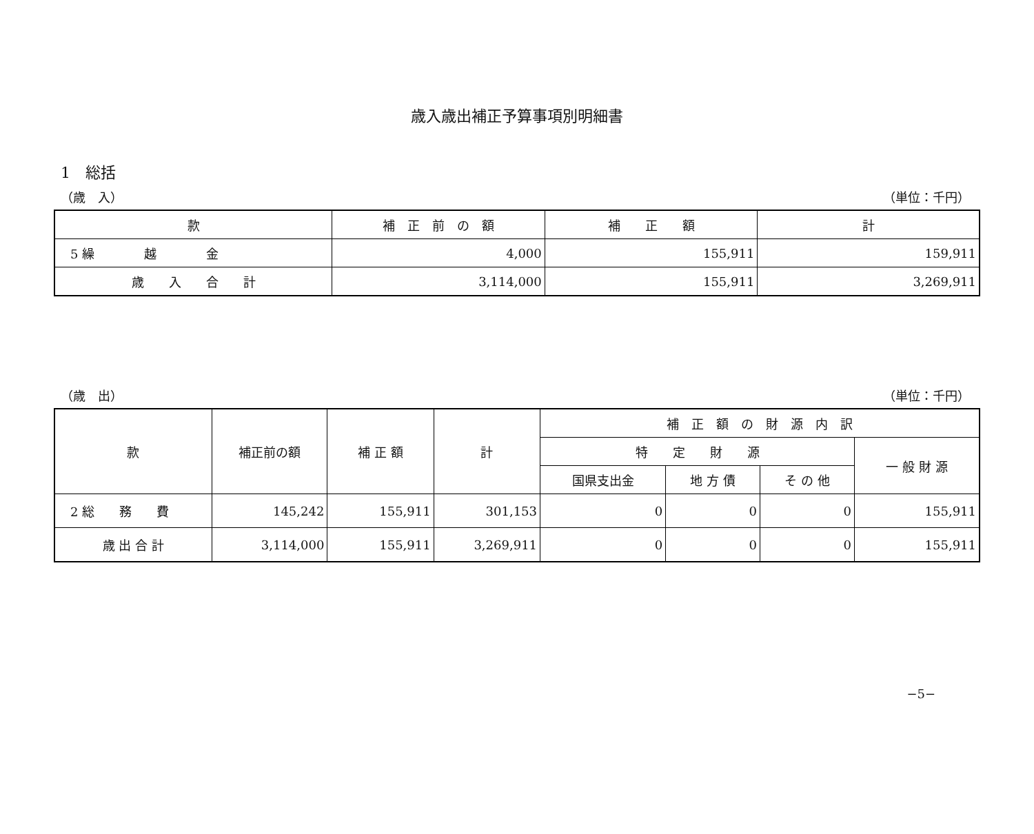歳入歳出補正予算事項別明細書
1　総括
（歳　入） （単位：千円）
| 款 | 補 正 前 の 額 | 補 正 額 | 計 |
| --- | --- | --- | --- |
| 5 繰 越 金 | 4,000 | 155,911 | 159,911 |
| 歳 入 合 計 | 3,114,000 | 155,911 | 3,269,911 |
（歳　出） （単位：千円）
| 款 | 補正前の額 | 補 正 額 | 計 | 補 正 額 の 財 源 内 訳 | | | |
| --- | --- | --- | --- | --- | --- | --- | --- |
| | | | | 特 定 財 源 | | | 一 般 財 源 |
| | | | | 国県支出金 | 地 方 債 | そ の 他 | |
| 2 総 務 費 | 145,242 | 155,911 | 301,153 | 0 | 0 | 0 | 155,911 |
| 歳 出 合 計 | 3,114,000 | 155,911 | 3,269,911 | 0 | 0 | 0 | 155,911 |
−5−